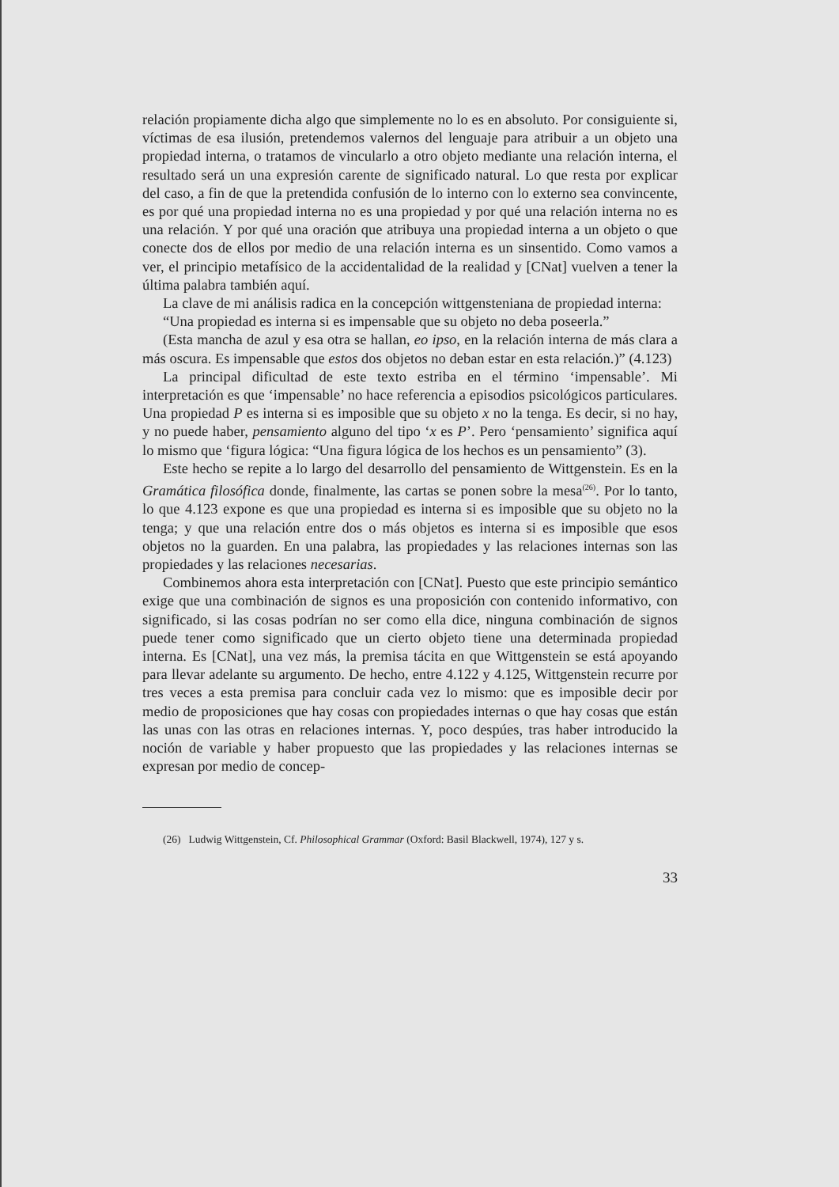relación propiamente dicha algo que simplemente no lo es en absoluto. Por consiguiente si, víctimas de esa ilusión, pretendemos valernos del lenguaje para atribuir a un objeto una propiedad interna, o tratamos de vincularlo a otro objeto mediante una relación interna, el resultado será un una expresión carente de significado natural. Lo que resta por explicar del caso, a fin de que la pretendida confusión de lo interno con lo externo sea convincente, es por qué una propiedad interna no es una propiedad y por qué una relación interna no es una relación. Y por qué una oración que atribuya una propiedad interna a un objeto o que conecte dos de ellos por medio de una relación interna es un sinsentido. Como vamos a ver, el principio metafísico de la accidentalidad de la realidad y [CNat] vuelven a tener la última palabra también aquí.
La clave de mi análisis radica en la concepción wittgensteniana de propiedad interna:
“Una propiedad es interna si es impensable que su objeto no deba poseerla.”
(Esta mancha de azul y esa otra se hallan, eo ipso, en la relación interna de más clara a más oscura. Es impensable que estos dos objetos no deban estar en esta relación.)” (4.123)
La principal dificultad de este texto estriba en el término ‘impensable’. Mi interpretación es que ‘impensable’ no hace referencia a episodios psicológicos particulares. Una propiedad P es interna si es imposible que su objeto x no la tenga. Es decir, si no hay, y no puede haber, pensamiento alguno del tipo ‘x es P’. Pero ‘pensamiento’ significa aquí lo mismo que ‘figura lógica: “Una figura lógica de los hechos es un pensamiento” (3).
Este hecho se repite a lo largo del desarrollo del pensamiento de Wittgenstein. Es en la Gramática filosófica donde, finalmente, las cartas se ponen sobre la mesa<sup>(26)</sup>. Por lo tanto, lo que 4.123 expone es que una propiedad es interna si es imposible que su objeto no la tenga; y que una relación entre dos o más objetos es interna si es imposible que esos objetos no la guarden. En una palabra, las propiedades y las relaciones internas son las propiedades y las relaciones necesarias.
Combinemos ahora esta interpretación con [CNat]. Puesto que este principio semántico exige que una combinación de signos es una proposición con contenido informativo, con significado, si las cosas podrían no ser como ella dice, ninguna combinación de signos puede tener como significado que un cierto objeto tiene una determinada propiedad interna. Es [CNat], una vez más, la premisa tácita en que Wittgenstein se está apoyando para llevar adelante su argumento. De hecho, entre 4.122 y 4.125, Wittgenstein recurre por tres veces a esta premisa para concluir cada vez lo mismo: que es imposible decir por medio de proposiciones que hay cosas con propiedades internas o que hay cosas que están las unas con las otras en relaciones internas. Y, poco despúes, tras haber introducido la noción de variable y haber propuesto que las propiedades y las relaciones internas se expresan por medio de concep-
(26) Ludwig Wittgenstein, Cf. Philosophical Grammar (Oxford: Basil Blackwell, 1974), 127 y s.
33